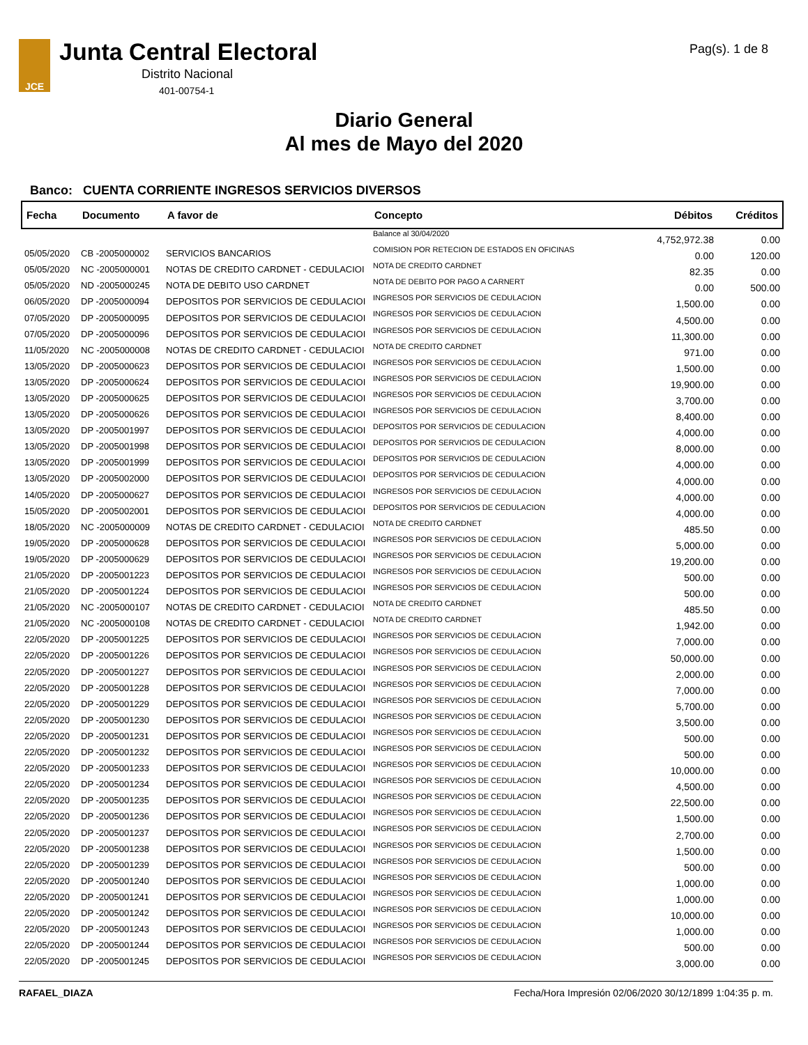JCE Junta Central Electoral
Distrito Nacional
401-00754-1
Pag(s). 1 de 8
Diario General
Al mes de Mayo del 2020
Banco: CUENTA CORRIENTE INGRESOS SERVICIOS DIVERSOS
| Fecha | Documento | A favor de | Concepto | Débitos | Créditos |
| --- | --- | --- | --- | --- | --- |
| | | | Balance al 30/04/2020 | 4,752,972.38 | 0.00 |
| 05/05/2020 | CB -2005000002 | SERVICIOS BANCARIOS | COMISION POR RETECION DE ESTADOS EN OFICINAS | 0.00 | 120.00 |
| 05/05/2020 | NC -2005000001 | NOTAS DE CREDITO CARDNET - CEDULACIOI | NOTA DE CREDITO CARDNET | 82.35 | 0.00 |
| 05/05/2020 | ND -2005000245 | NOTA DE DEBITO USO CARDNET | NOTA DE DEBITO POR PAGO A CARNERT | 0.00 | 500.00 |
| 06/05/2020 | DP -2005000094 | DEPOSITOS POR SERVICIOS DE CEDULACIOI | INGRESOS POR SERVICIOS DE CEDULACION | 1,500.00 | 0.00 |
| 07/05/2020 | DP -2005000095 | DEPOSITOS POR SERVICIOS DE CEDULACIOI | INGRESOS POR SERVICIOS DE CEDULACION | 4,500.00 | 0.00 |
| 07/05/2020 | DP -2005000096 | DEPOSITOS POR SERVICIOS DE CEDULACIOI | INGRESOS POR SERVICIOS DE CEDULACION | 11,300.00 | 0.00 |
| 11/05/2020 | NC -2005000008 | NOTAS DE CREDITO CARDNET - CEDULACIOI | NOTA DE CREDITO CARDNET | 971.00 | 0.00 |
| 13/05/2020 | DP -2005000623 | DEPOSITOS POR SERVICIOS DE CEDULACIOI | INGRESOS POR SERVICIOS DE CEDULACION | 1,500.00 | 0.00 |
| 13/05/2020 | DP -2005000624 | DEPOSITOS POR SERVICIOS DE CEDULACIOI | INGRESOS POR SERVICIOS DE CEDULACION | 19,900.00 | 0.00 |
| 13/05/2020 | DP -2005000625 | DEPOSITOS POR SERVICIOS DE CEDULACIOI | INGRESOS POR SERVICIOS DE CEDULACION | 3,700.00 | 0.00 |
| 13/05/2020 | DP -2005000626 | DEPOSITOS POR SERVICIOS DE CEDULACIOI | INGRESOS POR SERVICIOS DE CEDULACION | 8,400.00 | 0.00 |
| 13/05/2020 | DP -2005001997 | DEPOSITOS POR SERVICIOS DE CEDULACIOI | DEPOSITOS POR SERVICIOS DE CEDULACION | 4,000.00 | 0.00 |
| 13/05/2020 | DP -2005001998 | DEPOSITOS POR SERVICIOS DE CEDULACIOI | DEPOSITOS POR SERVICIOS DE CEDULACION | 8,000.00 | 0.00 |
| 13/05/2020 | DP -2005001999 | DEPOSITOS POR SERVICIOS DE CEDULACIOI | DEPOSITOS POR SERVICIOS DE CEDULACION | 4,000.00 | 0.00 |
| 13/05/2020 | DP -2005002000 | DEPOSITOS POR SERVICIOS DE CEDULACIOI | DEPOSITOS POR SERVICIOS DE CEDULACION | 4,000.00 | 0.00 |
| 14/05/2020 | DP -2005000627 | DEPOSITOS POR SERVICIOS DE CEDULACIOI | INGRESOS POR SERVICIOS DE CEDULACION | 4,000.00 | 0.00 |
| 15/05/2020 | DP -2005002001 | DEPOSITOS POR SERVICIOS DE CEDULACIOI | DEPOSITOS POR SERVICIOS DE CEDULACION | 4,000.00 | 0.00 |
| 18/05/2020 | NC -2005000009 | NOTAS DE CREDITO CARDNET - CEDULACIOI | NOTA DE CREDITO CARDNET | 485.50 | 0.00 |
| 19/05/2020 | DP -2005000628 | DEPOSITOS POR SERVICIOS DE CEDULACIOI | INGRESOS POR SERVICIOS DE CEDULACION | 5,000.00 | 0.00 |
| 19/05/2020 | DP -2005000629 | DEPOSITOS POR SERVICIOS DE CEDULACIOI | INGRESOS POR SERVICIOS DE CEDULACION | 19,200.00 | 0.00 |
| 21/05/2020 | DP -2005001223 | DEPOSITOS POR SERVICIOS DE CEDULACIOI | INGRESOS POR SERVICIOS DE CEDULACION | 500.00 | 0.00 |
| 21/05/2020 | DP -2005001224 | DEPOSITOS POR SERVICIOS DE CEDULACIOI | INGRESOS POR SERVICIOS DE CEDULACION | 500.00 | 0.00 |
| 21/05/2020 | NC -2005000107 | NOTAS DE CREDITO CARDNET - CEDULACIOI | NOTA DE CREDITO CARDNET | 485.50 | 0.00 |
| 21/05/2020 | NC -2005000108 | NOTAS DE CREDITO CARDNET - CEDULACIOI | NOTA DE CREDITO CARDNET | 1,942.00 | 0.00 |
| 22/05/2020 | DP -2005001225 | DEPOSITOS POR SERVICIOS DE CEDULACIOI | INGRESOS POR SERVICIOS DE CEDULACION | 7,000.00 | 0.00 |
| 22/05/2020 | DP -2005001226 | DEPOSITOS POR SERVICIOS DE CEDULACIOI | INGRESOS POR SERVICIOS DE CEDULACION | 50,000.00 | 0.00 |
| 22/05/2020 | DP -2005001227 | DEPOSITOS POR SERVICIOS DE CEDULACIOI | INGRESOS POR SERVICIOS DE CEDULACION | 2,000.00 | 0.00 |
| 22/05/2020 | DP -2005001228 | DEPOSITOS POR SERVICIOS DE CEDULACIOI | INGRESOS POR SERVICIOS DE CEDULACION | 7,000.00 | 0.00 |
| 22/05/2020 | DP -2005001229 | DEPOSITOS POR SERVICIOS DE CEDULACIOI | INGRESOS POR SERVICIOS DE CEDULACION | 5,700.00 | 0.00 |
| 22/05/2020 | DP -2005001230 | DEPOSITOS POR SERVICIOS DE CEDULACIOI | INGRESOS POR SERVICIOS DE CEDULACION | 3,500.00 | 0.00 |
| 22/05/2020 | DP -2005001231 | DEPOSITOS POR SERVICIOS DE CEDULACIOI | INGRESOS POR SERVICIOS DE CEDULACION | 500.00 | 0.00 |
| 22/05/2020 | DP -2005001232 | DEPOSITOS POR SERVICIOS DE CEDULACIOI | INGRESOS POR SERVICIOS DE CEDULACION | 500.00 | 0.00 |
| 22/05/2020 | DP -2005001233 | DEPOSITOS POR SERVICIOS DE CEDULACIOI | INGRESOS POR SERVICIOS DE CEDULACION | 10,000.00 | 0.00 |
| 22/05/2020 | DP -2005001234 | DEPOSITOS POR SERVICIOS DE CEDULACIOI | INGRESOS POR SERVICIOS DE CEDULACION | 4,500.00 | 0.00 |
| 22/05/2020 | DP -2005001235 | DEPOSITOS POR SERVICIOS DE CEDULACIOI | INGRESOS POR SERVICIOS DE CEDULACION | 22,500.00 | 0.00 |
| 22/05/2020 | DP -2005001236 | DEPOSITOS POR SERVICIOS DE CEDULACIOI | INGRESOS POR SERVICIOS DE CEDULACION | 1,500.00 | 0.00 |
| 22/05/2020 | DP -2005001237 | DEPOSITOS POR SERVICIOS DE CEDULACIOI | INGRESOS POR SERVICIOS DE CEDULACION | 2,700.00 | 0.00 |
| 22/05/2020 | DP -2005001238 | DEPOSITOS POR SERVICIOS DE CEDULACIOI | INGRESOS POR SERVICIOS DE CEDULACION | 1,500.00 | 0.00 |
| 22/05/2020 | DP -2005001239 | DEPOSITOS POR SERVICIOS DE CEDULACIOI | INGRESOS POR SERVICIOS DE CEDULACION | 500.00 | 0.00 |
| 22/05/2020 | DP -2005001240 | DEPOSITOS POR SERVICIOS DE CEDULACIOI | INGRESOS POR SERVICIOS DE CEDULACION | 1,000.00 | 0.00 |
| 22/05/2020 | DP -2005001241 | DEPOSITOS POR SERVICIOS DE CEDULACIOI | INGRESOS POR SERVICIOS DE CEDULACION | 1,000.00 | 0.00 |
| 22/05/2020 | DP -2005001242 | DEPOSITOS POR SERVICIOS DE CEDULACIOI | INGRESOS POR SERVICIOS DE CEDULACION | 10,000.00 | 0.00 |
| 22/05/2020 | DP -2005001243 | DEPOSITOS POR SERVICIOS DE CEDULACIOI | INGRESOS POR SERVICIOS DE CEDULACION | 1,000.00 | 0.00 |
| 22/05/2020 | DP -2005001244 | DEPOSITOS POR SERVICIOS DE CEDULACIOI | INGRESOS POR SERVICIOS DE CEDULACION | 500.00 | 0.00 |
| 22/05/2020 | DP -2005001245 | DEPOSITOS POR SERVICIOS DE CEDULACIOI | INGRESOS POR SERVICIOS DE CEDULACION | 3,000.00 | 0.00 |
RAFAEL_DIAZA Fecha/Hora Impresión 02/06/2020 30/12/1899 1:04:35 p. m.